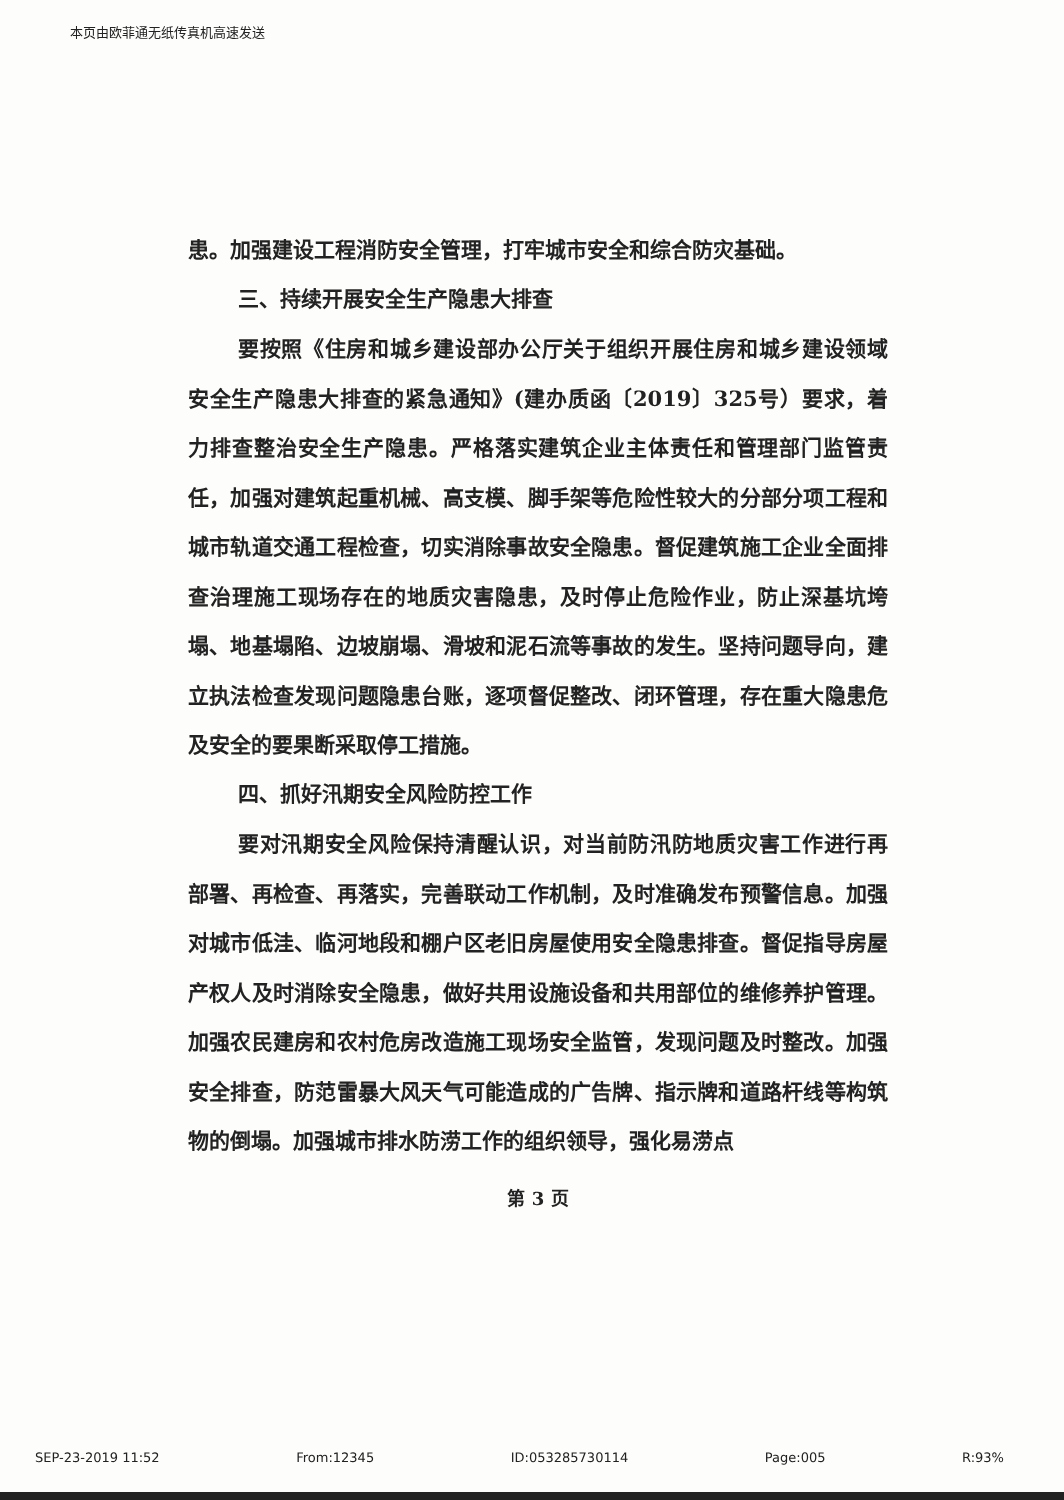本页由欧菲通无纸传真机高速发送
患。加强建设工程消防安全管理，打牢城市安全和综合防灾基础。
三、持续开展安全生产隐患大排查
要按照《住房和城乡建设部办公厅关于组织开展住房和城乡建设领域安全生产隐患大排查的紧急通知》(建办质函〔2019〕325号）要求，着力排查整治安全生产隐患。严格落实建筑企业主体责任和管理部门监管责任，加强对建筑起重机械、高支模、脚手架等危险性较大的分部分项工程和城市轨道交通工程检查，切实消除事故安全隐患。督促建筑施工企业全面排查治理施工现场存在的地质灾害隐患，及时停止危险作业，防止深基坑垮塌、地基塌陷、边坡崩塌、滑坡和泥石流等事故的发生。坚持问题导向，建立执法检查发现问题隐患台账，逐项督促整改、闭环管理，存在重大隐患危及安全的要果断采取停工措施。
四、抓好汛期安全风险防控工作
要对汛期安全风险保持清醒认识，对当前防汛防地质灾害工作进行再部署、再检查、再落实，完善联动工作机制，及时准确发布预警信息。加强对城市低洼、临河地段和棚户区老旧房屋使用安全隐患排查。督促指导房屋产权人及时消除安全隐患，做好共用设施设备和共用部位的维修养护管理。加强农民建房和农村危房改造施工现场安全监管，发现问题及时整改。加强安全排查，防范雷暴大风天气可能造成的广告牌、指示牌和道路杆线等构筑物的倒塌。加强城市排水防涝工作的组织领导，强化易涝点
第 3 页
SEP-23-2019 11:52 From:12345 ID:053285730114 Page:005 R:93%